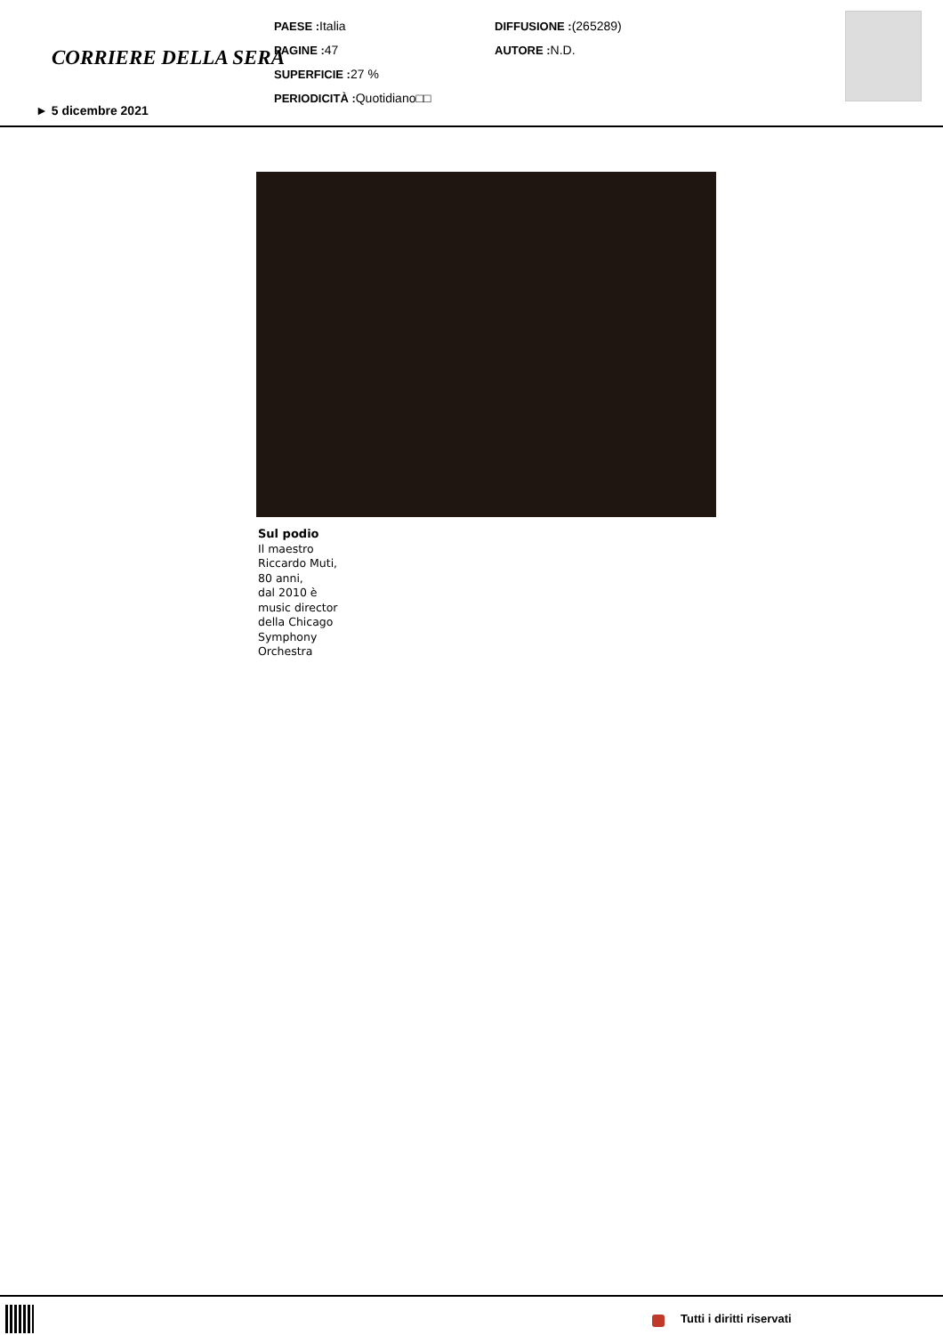CORRIERE DELLA SERA
PAESE : Italia
PAGINE : 47
SUPERFICIE : 27 %
PERIODICITÀ : Quotidiano□□
DIFFUSIONE :(265289)
AUTORE : N.D.
► 5 dicembre 2021
Sul podio
Il maestro
Riccardo Muti,
80 anni,
dal 2010 è
music director
della Chicago
Symphony
Orchestra
Tutti i diritti riservati